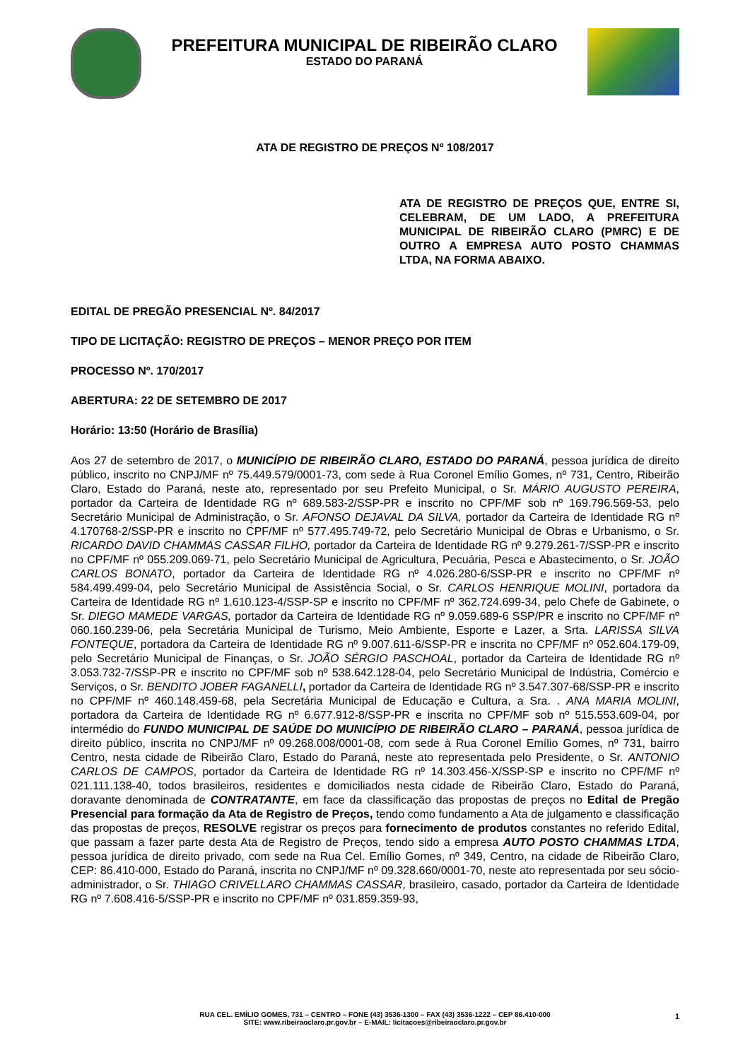PREFEITURA MUNICIPAL DE RIBEIRÃO CLARO
ESTADO DO PARANÁ
ATA DE REGISTRO DE PREÇOS Nº 108/2017
ATA DE REGISTRO DE PREÇOS QUE, ENTRE SI, CELEBRAM, DE UM LADO, A PREFEITURA MUNICIPAL DE RIBEIRÃO CLARO (PMRC) E DE OUTRO A EMPRESA AUTO POSTO CHAMMAS LTDA, NA FORMA ABAIXO.
EDITAL DE PREGÃO PRESENCIAL Nº. 84/2017
TIPO DE LICITAÇÃO: REGISTRO DE PREÇOS – MENOR PREÇO POR ITEM
PROCESSO Nº. 170/2017
ABERTURA: 22 DE SETEMBRO DE 2017
Horário: 13:50 (Horário de Brasília)
Aos 27 de setembro de 2017, o MUNICÍPIO DE RIBEIRÃO CLARO, ESTADO DO PARANÁ, pessoa jurídica de direito público, inscrito no CNPJ/MF nº 75.449.579/0001-73, com sede à Rua Coronel Emílio Gomes, nº 731, Centro, Ribeirão Claro, Estado do Paraná, neste ato, representado por seu Prefeito Municipal, o Sr. MÁRIO AUGUSTO PEREIRA, portador da Carteira de Identidade RG nº 689.583-2/SSP-PR e inscrito no CPF/MF sob nº 169.796.569-53, pelo Secretário Municipal de Administração, o Sr. AFONSO DEJAVAL DA SILVA, portador da Carteira de Identidade RG nº 4.170768-2/SSP-PR e inscrito no CPF/MF nº 577.495.749-72, pelo Secretário Municipal de Obras e Urbanismo, o Sr. RICARDO DAVID CHAMMAS CASSAR FILHO, portador da Carteira de Identidade RG nº 9.279.261-7/SSP-PR e inscrito no CPF/MF nº 055.209.069-71, pelo Secretário Municipal de Agricultura, Pecuária, Pesca e Abastecimento, o Sr. JOÃO CARLOS BONATO, portador da Carteira de Identidade RG nº 4.026.280-6/SSP-PR e inscrito no CPF/MF nº 584.499.499-04, pelo Secretário Municipal de Assistência Social, o Sr. CARLOS HENRIQUE MOLINI, portadora da Carteira de Identidade RG nº 1.610.123-4/SSP-SP e inscrito no CPF/MF nº 362.724.699-34, pelo Chefe de Gabinete, o Sr. DIEGO MAMEDE VARGAS, portador da Carteira de Identidade RG nº 9.059.689-6 SSP/PR e inscrito no CPF/MF nº 060.160.239-06, pela Secretária Municipal de Turismo, Meio Ambiente, Esporte e Lazer, a Srta. LARISSA SILVA FONTEQUE, portadora da Carteira de Identidade RG nº 9.007.611-6/SSP-PR e inscrita no CPF/MF nº 052.604.179-09, pelo Secretário Municipal de Finanças, o Sr. JOÃO SÉRGIO PASCHOAL, portador da Carteira de Identidade RG nº 3.053.732-7/SSP-PR e inscrito no CPF/MF sob nº 538.642.128-04, pelo Secretário Municipal de Indústria, Comércio e Serviços, o Sr. BENDITO JOBER FAGANELLI, portador da Carteira de Identidade RG nº 3.547.307-68/SSP-PR e inscrito no CPF/MF nº 460.148.459-68, pela Secretária Municipal de Educação e Cultura, a Sra. . ANA MARIA MOLINI, portadora da Carteira de Identidade RG nº 6.677.912-8/SSP-PR e inscrita no CPF/MF sob nº 515.553.609-04, por intermédio do FUNDO MUNICIPAL DE SAÚDE DO MUNICÍPIO DE RIBEIRÃO CLARO – PARANÁ, pessoa jurídica de direito público, inscrita no CNPJ/MF nº 09.268.008/0001-08, com sede à Rua Coronel Emílio Gomes, nº 731, bairro Centro, nesta cidade de Ribeirão Claro, Estado do Paraná, neste ato representada pelo Presidente, o Sr. ANTONIO CARLOS DE CAMPOS, portador da Carteira de Identidade RG nº 14.303.456-X/SSP-SP e inscrito no CPF/MF nº 021.111.138-40, todos brasileiros, residentes e domiciliados nesta cidade de Ribeirão Claro, Estado do Paraná, doravante denominada de CONTRATANTE, em face da classificação das propostas de preços no Edital de Pregão Presencial para formação da Ata de Registro de Preços, tendo como fundamento a Ata de julgamento e classificação das propostas de preços, RESOLVE registrar os preços para fornecimento de produtos constantes no referido Edital, que passam a fazer parte desta Ata de Registro de Preços, tendo sido a empresa AUTO POSTO CHAMMAS LTDA, pessoa jurídica de direito privado, com sede na Rua Cel. Emílio Gomes, nº 349, Centro, na cidade de Ribeirão Claro, CEP: 86.410-000, Estado do Paraná, inscrita no CNPJ/MF nº 09.328.660/0001-70, neste ato representada por seu sócio-administrador, o Sr. THIAGO CRIVELLARO CHAMMAS CASSAR, brasileiro, casado, portador da Carteira de Identidade RG nº 7.608.416-5/SSP-PR e inscrito no CPF/MF nº 031.859.359-93,
RUA CEL. EMÍLIO GOMES, 731 – CENTRO – FONE (43) 3536-1300 – FAX (43) 3536-1222 – CEP 86.410-000
SITE: www.ribeiraoclaro.pr.gov.br – E-MAIL: licitacoes@ribeiraoclaro.pr.gov.br
1